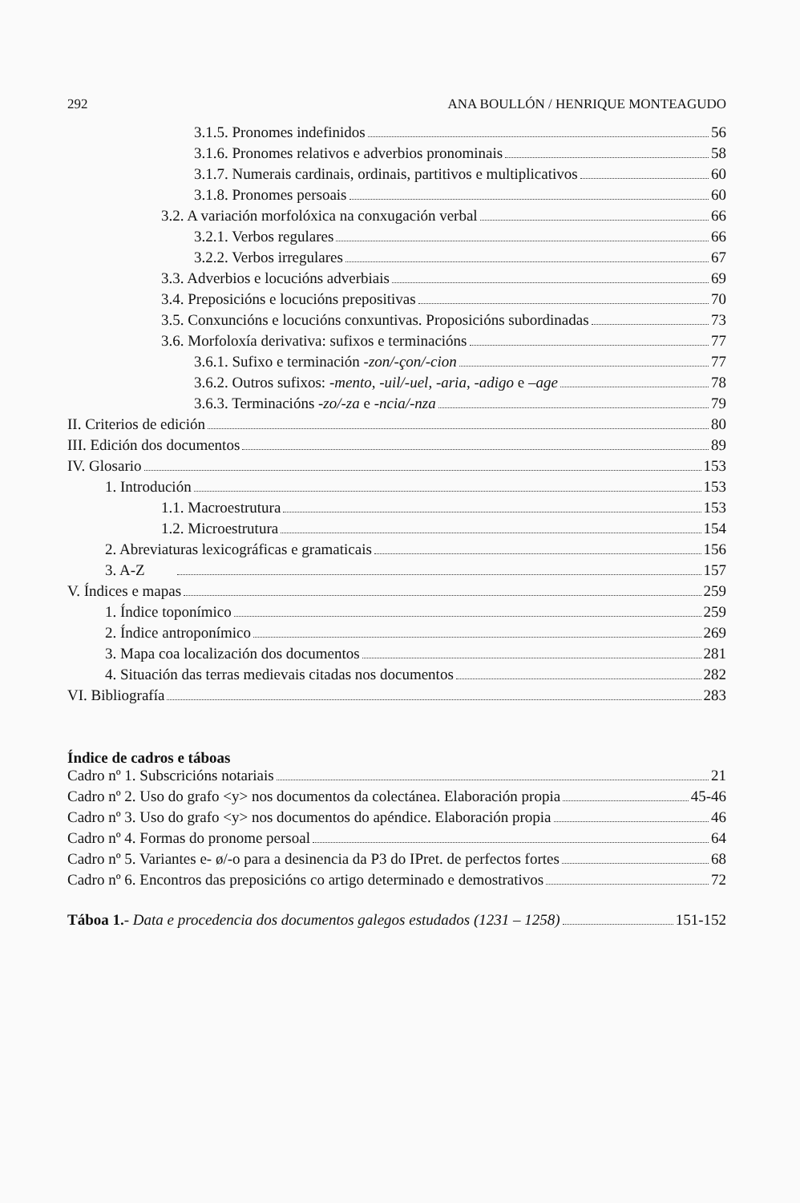292 ANA BOULLÓN / HENRIQUE MONTEAGUDO
3.1.5. Pronomes indefinidos 56
3.1.6. Pronomes relativos e adverbios pronominais 58
3.1.7. Numerais cardinais, ordinais, partitivos e multiplicativos 60
3.1.8. Pronomes persoais 60
3.2. A variación morfolóxica na conxugación verbal 66
3.2.1. Verbos regulares 66
3.2.2. Verbos irregulares 67
3.3. Adverbios e locucións adverbiais 69
3.4. Preposicións e locucións prepositivas 70
3.5. Conxuncións e locucións conxuntivas. Proposicións subordinadas 73
3.6. Morfoloxía derivativa: sufixos e terminacións 77
3.6.1. Sufixo e terminación -zon/-çon/-cion 77
3.6.2. Outros sufixos: -mento, -uil/-uel, -aria, -adigo e –age 78
3.6.3. Terminacións -zo/-za e -ncia/-nza 79
II. Criterios de edición 80
III. Edición dos documentos 89
IV. Glosario 153
1. Introdución 153
1.1. Macroestrutura 153
1.2. Microestrutura 154
2. Abreviaturas lexicográficas e gramaticais 156
3. A-Z 157
V. Índices e mapas 259
1. Índice toponímico 259
2. Índice antroponímico 269
3. Mapa coa localización dos documentos 281
4. Situación das terras medievais citadas nos documentos 282
VI. Bibliografía 283
Índice de cadros e táboas
Cadro nº 1. Subscricións notariais 21
Cadro nº 2. Uso do grafo <y> nos documentos da colectánea. Elaboración propia 45-46
Cadro nº 3. Uso do grafo <y> nos documentos do apéndice. Elaboración propia 46
Cadro nº 4. Formas do pronome persoal 64
Cadro nº 5. Variantes e- ø/-o para a desinencia da P3 do IPret. de perfectos fortes 68
Cadro nº 6. Encontros das preposicións co artigo determinado e demostrativos 72
Táboa 1.- Data e procedencia dos documentos galegos estudados (1231 – 1258) 151-152